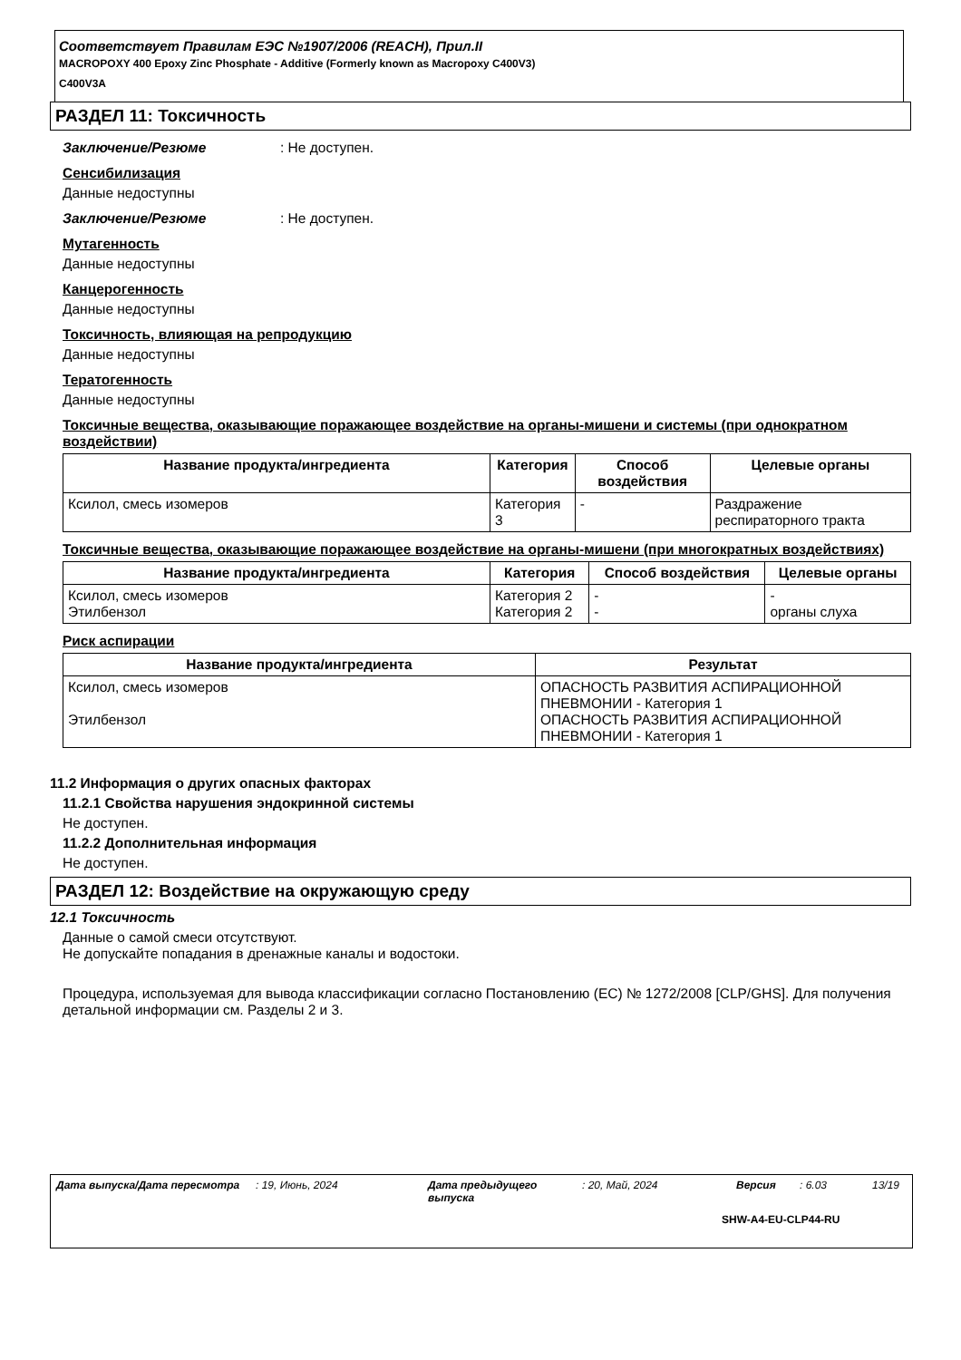Соответствует Правилам ЕЭС №1907/2006 (REACH), Прил.II
MACROPOXY 400 Epoxy Zinc Phosphate - Additive (Formerly known as Macropoxy C400V3)
C400V3A
РАЗДЕЛ 11: Токсичность
Заключение/Резюме: Не доступен.
Сенсибилизация
Данные недоступны
Заключение/Резюме: Не доступен.
Мутагенность
Данные недоступны
Канцерогенность
Данные недоступны
Токсичность, влияющая на репродукцию
Данные недоступны
Тератогенность
Данные недоступны
Токсичные вещества, оказывающие поражающее воздействие на органы-мишени и системы (при однократном воздействии)
| Название продукта/ингредиента | Категория | Способ воздействия | Целевые органы |
| --- | --- | --- | --- |
| Ксилол, смесь изомеров | Категория 3 | - | Раздражение респираторного тракта |
Токсичные вещества, оказывающие поражающее воздействие на органы-мишени (при многократных воздействиях)
| Название продукта/ингредиента | Категория | Способ воздействия | Целевые органы |
| --- | --- | --- | --- |
| Ксилол, смесь изомеров Этилбензол | Категория 2 Категория 2 | - - | - органы слуха |
Риск аспирации
| Название продукта/ингредиента | Результат |
| --- | --- |
| Ксилол, смесь изомеров Этилбензол | ОПАСНОСТЬ РАЗВИТИЯ АСПИРАЦИОННОЙ ПНЕВМОНИИ - Категория 1 ОПАСНОСТЬ РАЗВИТИЯ АСПИРАЦИОННОЙ ПНЕВМОНИИ - Категория 1 |
11.2 Информация о других опасных факторах
11.2.1 Свойства нарушения эндокринной системы
Не доступен.
11.2.2 Дополнительная информация
Не доступен.
РАЗДЕЛ 12: Воздействие на окружающую среду
12.1 Токсичность
Данные о самой смеси отсутствуют.
Не допускайте попадания в дренажные каналы и водостоки.
Процедура, используемая для вывода классификации согласно Постановлению (ЕС) № 1272/2008 [CLP/GHS]. Для получения детальной информации см. Разделы 2 и 3.
Дата выпуска/Дата пересмотра: 19, Июнь, 2024 Дата предыдущего выпуска: 20, Май, 2024 Версия: 6.03 13/19
SHW-A4-EU-CLP44-RU